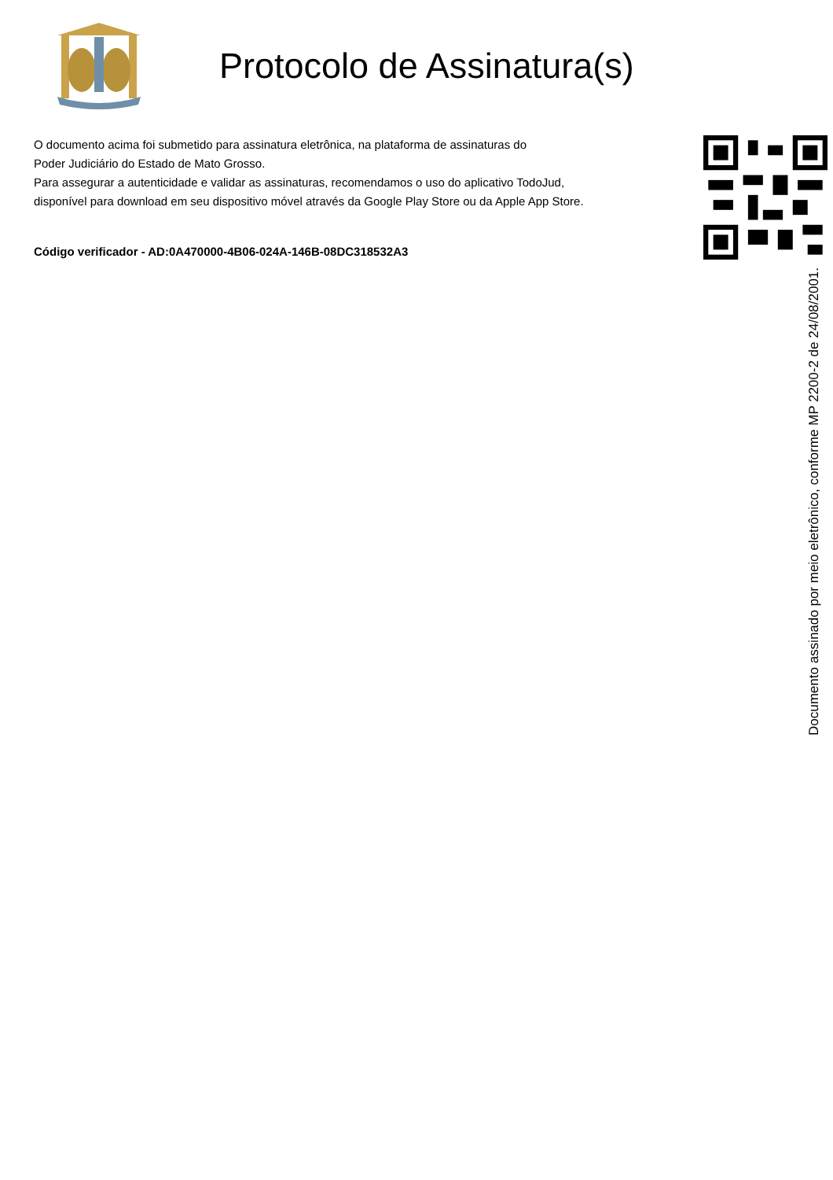Protocolo de Assinatura(s)
O documento acima foi submetido para assinatura eletrônica, na plataforma de assinaturas do
Poder Judiciário do Estado de Mato Grosso.
Para assegurar a autenticidade e validar as assinaturas, recomendamos o uso do aplicativo TodoJud,
disponível para download em seu dispositivo móvel através da Google Play Store ou da Apple App Store.
Código verificador - AD:0A470000-4B06-024A-146B-08DC318532A3
Documento assinado por meio eletrônico, conforme MP 2200-2 de 24/08/2001.